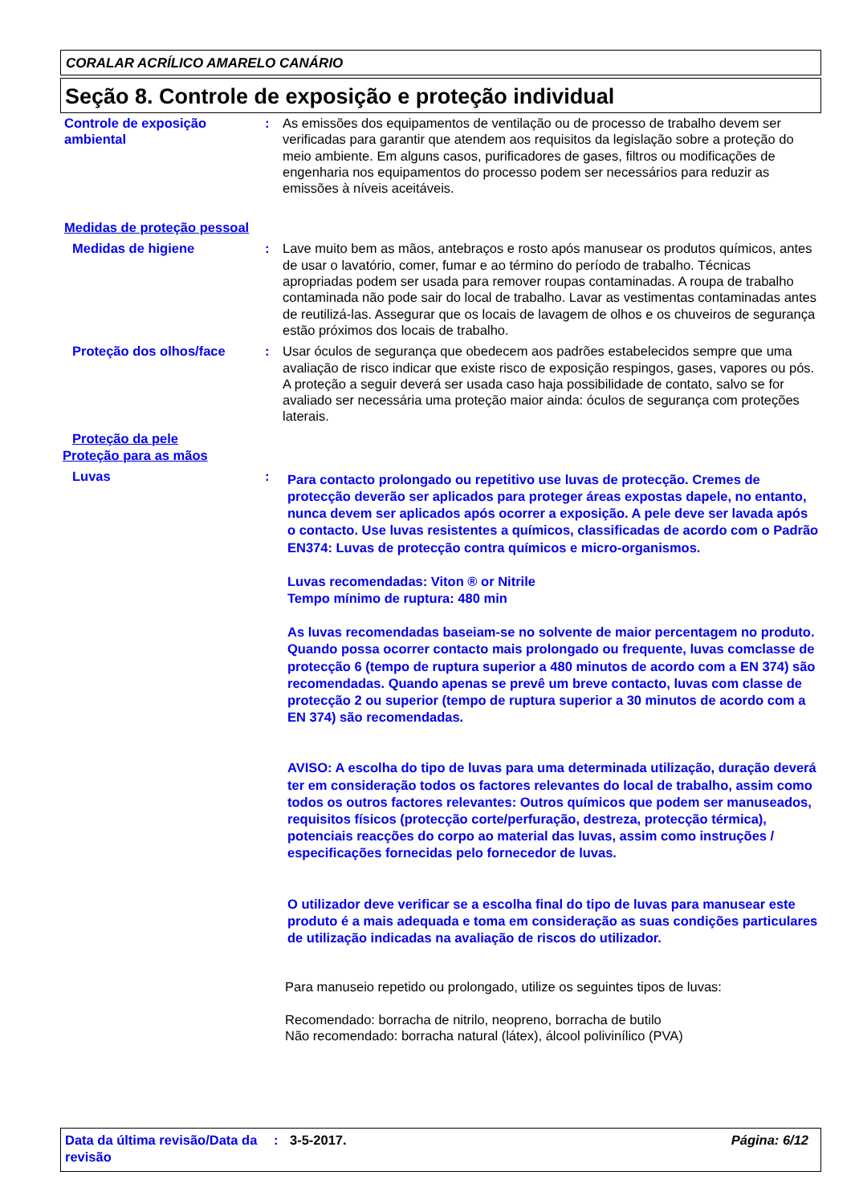CORALAR ACRÍLICO AMARELO CANÁRIO
Seção 8. Controle de exposição e proteção individual
Controle de exposição ambiental
: As emissões dos equipamentos de ventilação ou de processo de trabalho devem ser verificadas para garantir que atendem aos requisitos da legislação sobre a proteção do meio ambiente. Em alguns casos, purificadores de gases, filtros ou modificações de engenharia nos equipamentos do processo podem ser necessários para reduzir as emissões à níveis aceitáveis.
Medidas de proteção pessoal
Medidas de higiene : Lave muito bem as mãos, antebraços e rosto após manusear os produtos químicos, antes de usar o lavatório, comer, fumar e ao término do período de trabalho. Técnicas apropriadas podem ser usada para remover roupas contaminadas. A roupa de trabalho contaminada não pode sair do local de trabalho. Lavar as vestimentas contaminadas antes de reutilizá-las. Assegurar que os locais de lavagem de olhos e os chuveiros de segurança estão próximos dos locais de trabalho.
Proteção dos olhos/face : Usar óculos de segurança que obedecem aos padrões estabelecidos sempre que uma avaliação de risco indicar que existe risco de exposição respingos, gases, vapores ou pós. A proteção a seguir deverá ser usada caso haja possibilidade de contato, salvo se for avaliado ser necessária uma proteção maior ainda: óculos de segurança com proteções laterais.
Proteção da pele
Proteção para as mãos
Luvas :
Para contacto prolongado ou repetitivo use luvas de protecção. Cremes de protecção deverão ser aplicados para proteger áreas expostas dapele, no entanto, nunca devem ser aplicados após ocorrer a exposição. A pele deve ser lavada após o contacto. Use luvas resistentes a químicos, classificadas de acordo com o Padrão EN374: Luvas de protecção contra químicos e micro-organismos.
Luvas recomendadas: Viton ® or Nitrile
Tempo mínimo de ruptura: 480 min
As luvas recomendadas baseiam-se no solvente de maior percentagem no produto. Quando possa ocorrer contacto mais prolongado ou frequente, luvas comclasse de protecção 6 (tempo de ruptura superior a 480 minutos de acordo com a EN 374) são recomendadas. Quando apenas se prevê um breve contacto, luvas com classe de protecção 2 ou superior (tempo de ruptura superior a 30 minutos de acordo com a EN 374) são recomendadas.
AVISO: A escolha do tipo de luvas para uma determinada utilização, duração deverá ter em consideração todos os factores relevantes do local de trabalho, assim como todos os outros factores relevantes: Outros químicos que podem ser manuseados, requisitos físicos (protecção corte/perfuração, destreza, protecção térmica), potenciais reacções do corpo ao material das luvas, assim como instruções / especificações fornecidas pelo fornecedor de luvas.
O utilizador deve verificar se a escolha final do tipo de luvas para manusear este produto é a mais adequada e toma em consideração as suas condições particulares de utilização indicadas na avaliação de riscos do utilizador.
Para manuseio repetido ou prolongado, utilize os seguintes tipos de luvas:
Recomendado: borracha de nitrilo, neopreno, borracha de butilo
Não recomendado: borracha natural (látex), álcool polivinílico (PVA)
Data da última revisão/Data da revisão
: 3-5-2017. Página: 6/12